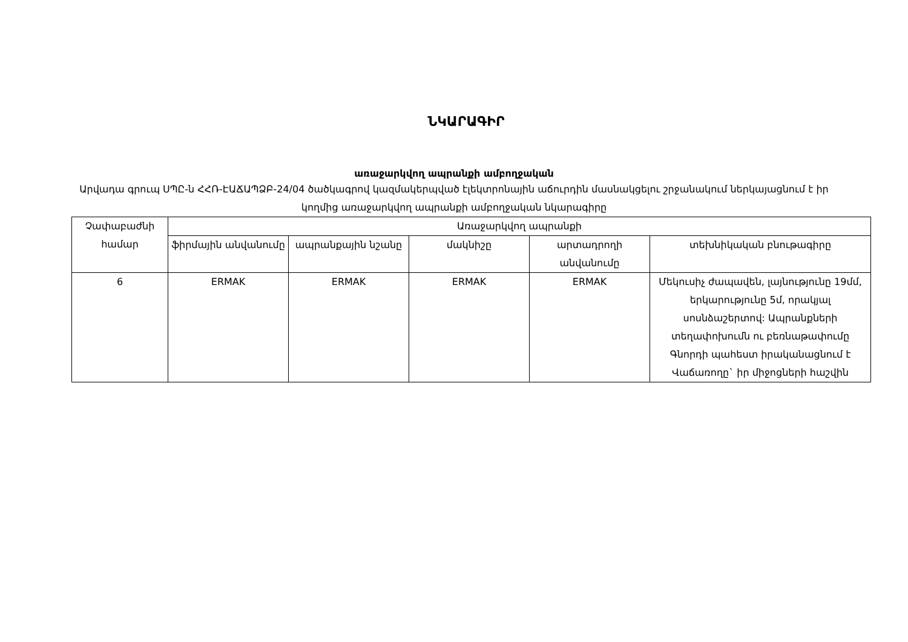ՆԿԱՐԱԳԻՐ
առաջարկվող ապրանքի ամբողջական
Արվադա գրուպ ՍՊԸ-ն ՀՀՌ-ԷԱՃԱՊՁԲ-24/04 ծածկագրով կազմակերպված էլեկտրոնային աճուրդին մասնակցելու շրջանակում ներկայացնում է իր կողմից առաջարկվող ապրանքի ամբողջական նկարագիրը
| Չափաբաժնի համար | Առաջարկվող ապրանքի | | | | |
| --- | --- | --- | --- | --- | --- |
| | ֆիրմային անվանումը | ապրանքային նշանը | մակնիշը | արտադրողի անվանումը | տեխնիկական բնութագիրը |
| 6 | ERMAK | ERMAK | ERMAK | ERMAK | Մեկուսիչ ժապավեն, լայնությունը 19մմ, երկարությունը 5մ, որակյալ սոսնձաշերտով: Ապրանքների տեղափոխումն ու բեռնաթափումը Գնորդի պահեստ իրականացնում է Վաճառողը` իր միջոցների հաշվին |